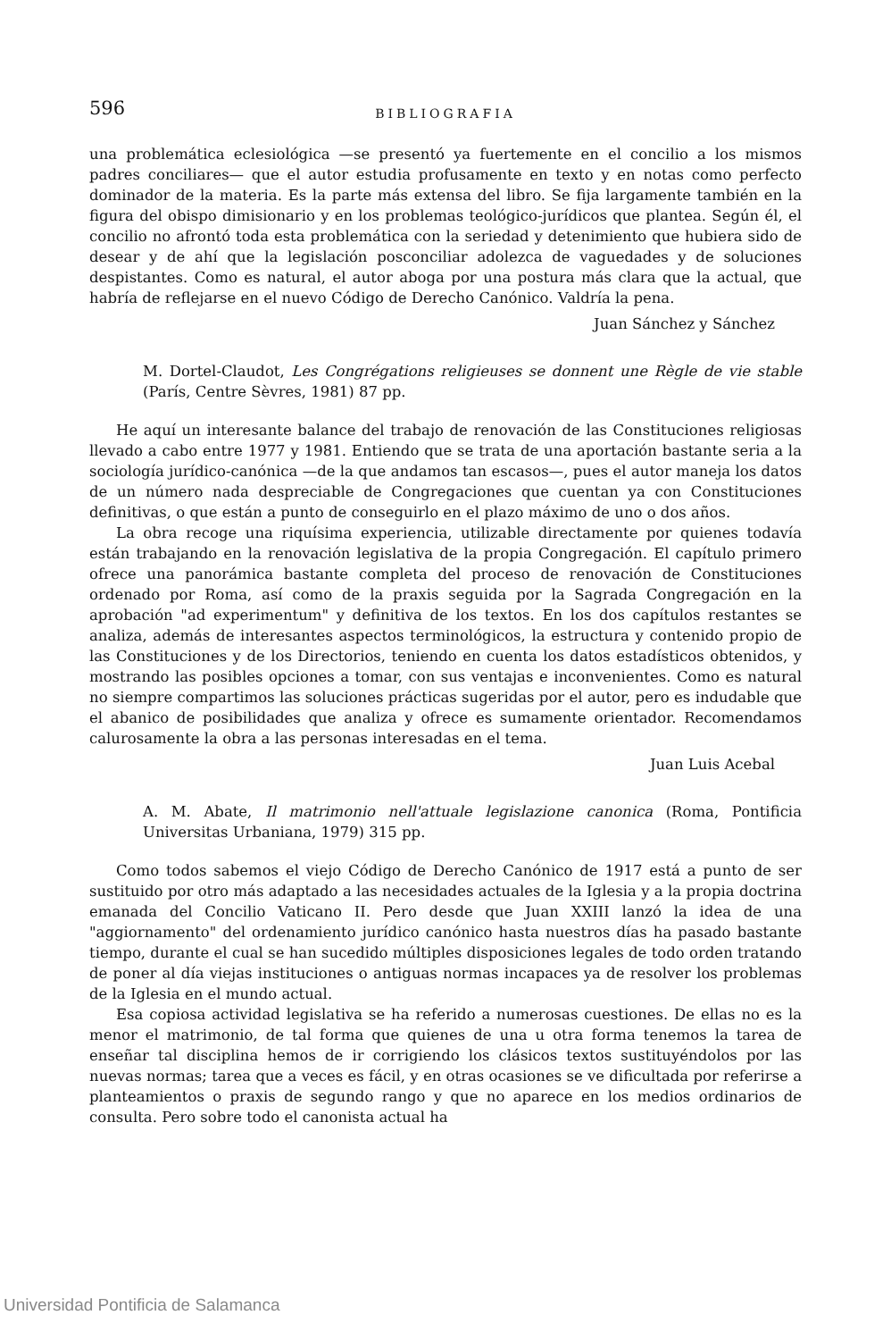596 BIBLIOGRAFIA
una problemática eclesiológica —se presentó ya fuertemente en el concilio a los mismos padres conciliares— que el autor estudia profusamente en texto y en notas como perfecto dominador de la materia. Es la parte más extensa del libro. Se fija largamente también en la figura del obispo dimisionario y en los problemas teológico-jurídicos que plantea. Según él, el concilio no afrontó toda esta problemática con la seriedad y detenimiento que hubiera sido de desear y de ahí que la legislación posconciliar adolezca de vaguedades y de soluciones despistantes. Como es natural, el autor aboga por una postura más clara que la actual, que habría de reflejarse en el nuevo Código de Derecho Canónico. Valdría la pena.
Juan Sánchez y Sánchez
M. Dortel-Claudot, Les Congrégations religieuses se donnent une Règle de vie stable (París, Centre Sèvres, 1981) 87 pp.
He aquí un interesante balance del trabajo de renovación de las Constituciones religiosas llevado a cabo entre 1977 y 1981. Entiendo que se trata de una aportación bastante seria a la sociología jurídico-canónica —de la que andamos tan escasos—, pues el autor maneja los datos de un número nada despreciable de Congregaciones que cuentan ya con Constituciones definitivas, o que están a punto de conseguirlo en el plazo máximo de uno o dos años.
La obra recoge una riquísima experiencia, utilizable directamente por quienes todavía están trabajando en la renovación legislativa de la propia Congregación. El capítulo primero ofrece una panorámica bastante completa del proceso de renovación de Constituciones ordenado por Roma, así como de la praxis seguida por la Sagrada Congregación en la aprobación "ad experimentum" y definitiva de los textos. En los dos capítulos restantes se analiza, además de interesantes aspectos terminológicos, la estructura y contenido propio de las Constituciones y de los Directorios, teniendo en cuenta los datos estadísticos obtenidos, y mostrando las posibles opciones a tomar, con sus ventajas e inconvenientes. Como es natural no siempre compartimos las soluciones prácticas sugeridas por el autor, pero es indudable que el abanico de posibilidades que analiza y ofrece es sumamente orientador. Recomendamos calurosamente la obra a las personas interesadas en el tema.
Juan Luis Acebal
A. M. Abate, Il matrimonio nell'attuale legislazione canonica (Roma, Pontificia Universitas Urbaniana, 1979) 315 pp.
Como todos sabemos el viejo Código de Derecho Canónico de 1917 está a punto de ser sustituido por otro más adaptado a las necesidades actuales de la Iglesia y a la propia doctrina emanada del Concilio Vaticano II. Pero desde que Juan XXIII lanzó la idea de una "aggiornamento" del ordenamiento jurídico canónico hasta nuestros días ha pasado bastante tiempo, durante el cual se han sucedido múltiples disposiciones legales de todo orden tratando de poner al día viejas instituciones o antiguas normas incapaces ya de resolver los problemas de la Iglesia en el mundo actual.
Esa copiosa actividad legislativa se ha referido a numerosas cuestiones. De ellas no es la menor el matrimonio, de tal forma que quienes de una u otra forma tenemos la tarea de enseñar tal disciplina hemos de ir corrigiendo los clásicos textos sustituyéndolos por las nuevas normas; tarea que a veces es fácil, y en otras ocasiones se ve dificultada por referirse a planteamientos o praxis de segundo rango y que no aparece en los medios ordinarios de consulta. Pero sobre todo el canonista actual ha
Universidad Pontificia de Salamanca